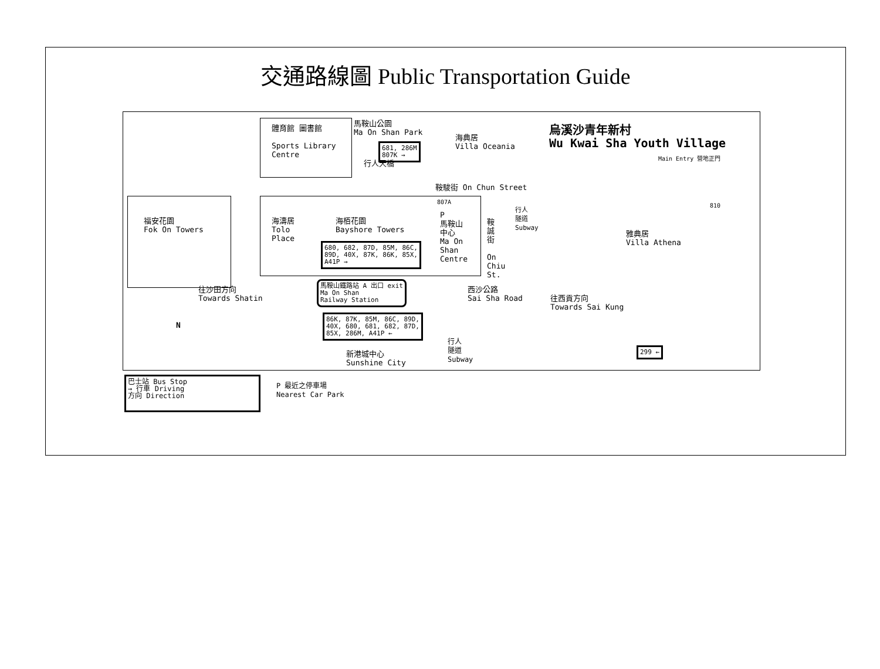交通路線圖 Public Transportation Guide
體育館 圖書館
Sports Library
Centre
馬鞍山公園
Ma On Shan Park
681, 286M
807K →
行人天橋
海典居
Villa Oceania
烏溪沙青年新村
Wu Kwai Sha Youth Village
Main Entry 營地正門
鞍駿街 On Chun Street
福安花園
Fok On Towers
海濤居
Tolo
Place
海栢花園
Bayshore Towers
680, 682, 87D, 85M, 86C,
89D, 40X, 87K, 86K, 85X,
A41P →
807A
P
馬鞍山
中心
Ma On
Shan
Centre
鞍
誠
街
On
Chiu
St.
行人
隧道
Subway
810
雅典居
Villa Athena
往沙田方向
Towards Shatin
馬鞍山鐵路站 A 出口 exit
Ma On Shan
Railway Station
西沙公路
Sai Sha Road
往西貢方向
Towards Sai Kung
86K, 87K, 85M, 86C, 89D,
40X, 680, 681, 682, 87D,
85X, 286M, A41P ←
N
新港城中心
Sunshine City
行人
隧道
Subway
299 ←
巴士站 Bus Stop
→ 行車 Driving
方向 Direction
P 最近之停車場
Nearest Car Park